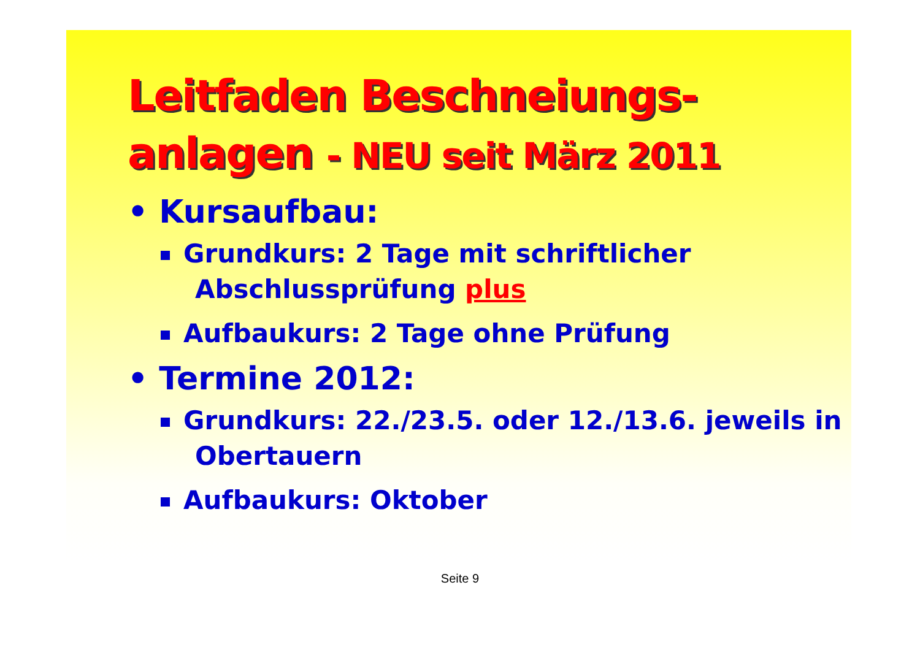Leitfaden Beschneiungs-anlagen - NEU seit März 2011
• Kursaufbau:
Grundkurs: 2 Tage mit schriftlicher Abschlussprüfung plus
Aufbaukurs: 2 Tage ohne Prüfung
• Termine 2012:
Grundkurs: 22./23.5. oder 12./13.6. jeweils in Obertauern
Aufbaukurs: Oktober
Seite 9